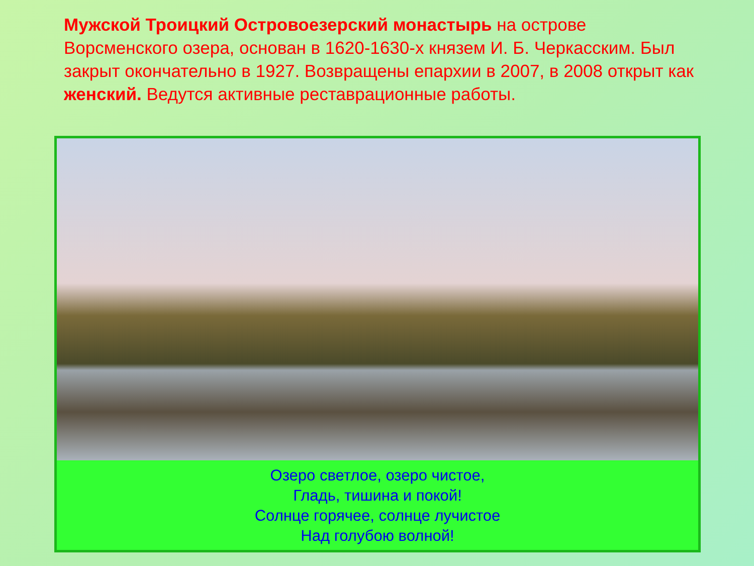Мужской Троицкий Островоезерский монастырь на острове Ворсменского озера, основан в 1620-1630-х князем И. Б. Черкасским. Был закрыт окончательно в 1927. Возвращены епархии в 2007, в 2008 открыт как женский. Ведутся активные реставрационные работы.
Озеро светлое, озеро чистое,
Гладь, тишина и покой!
Солнце горячее, солнце лучистое
Над голубою волной!